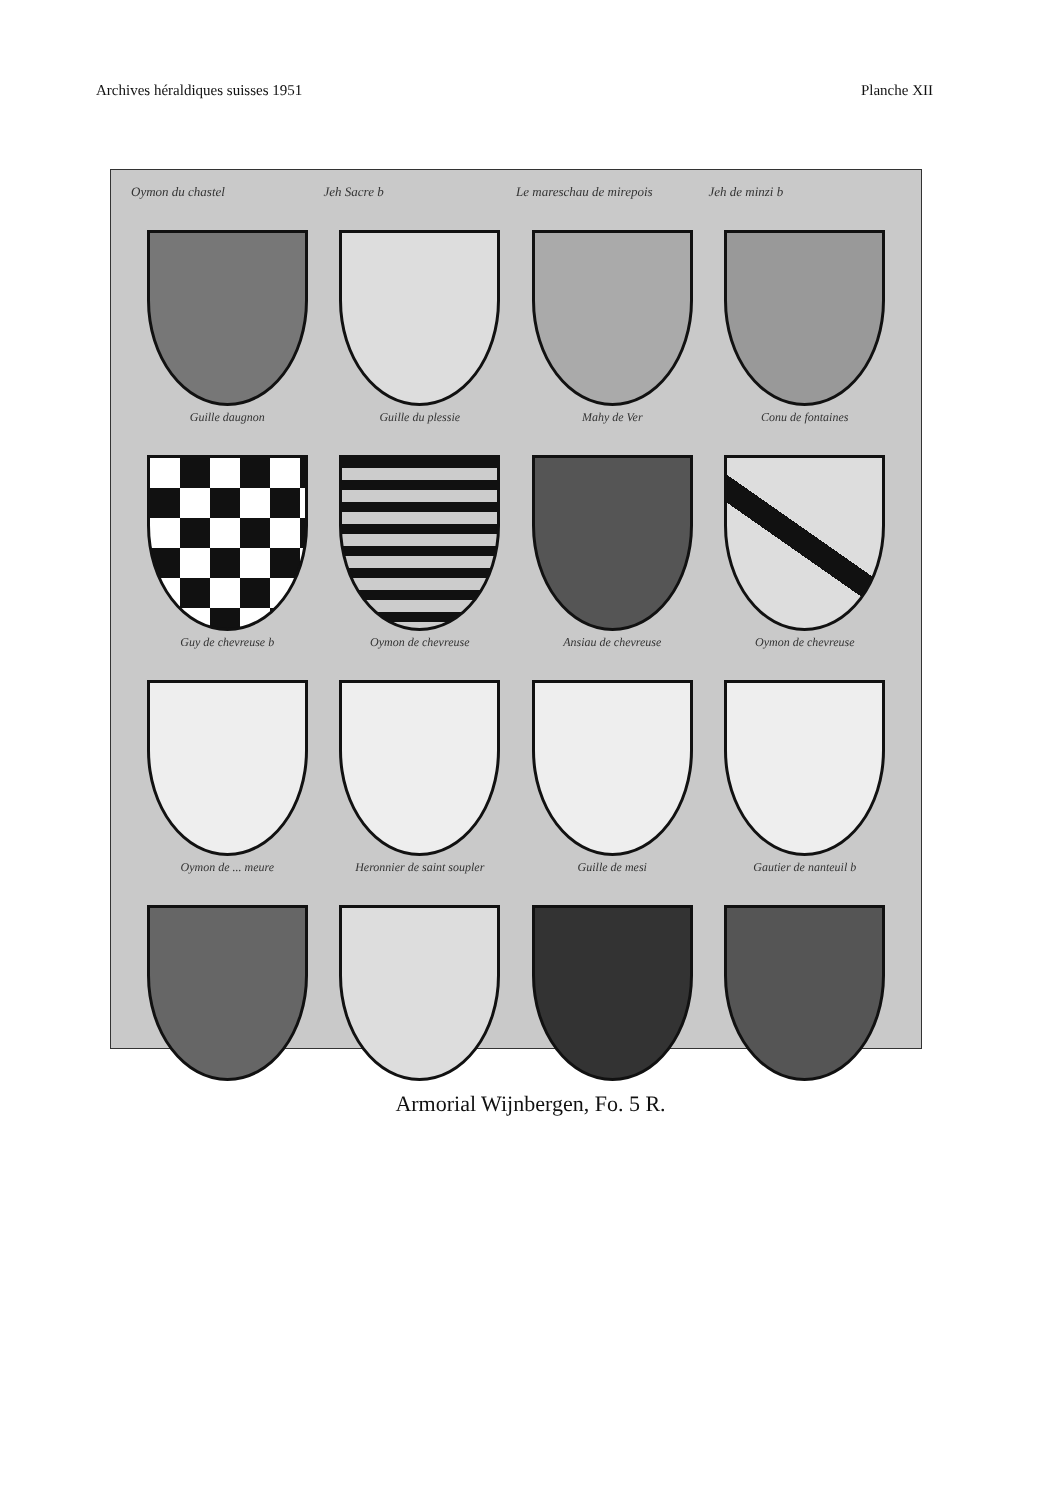Archives héraldiques suisses 1951 Planche XII
Oymon du chastel Jeh Sacre b Le mareschau de mirepois Jeh de minzi b
Guille daugnon
Guille du plessie
Mahy de Ver
Conu de fontaines
Guy de chevreuse b
Oymon de chevreuse
Ansiau de chevreuse
Oymon de chevreuse
Oymon de ... meure
Heronnier de saint soupler
Guille de mesi
Gautier de nanteuil b
Armorial Wijnbergen, Fo. 5 R.